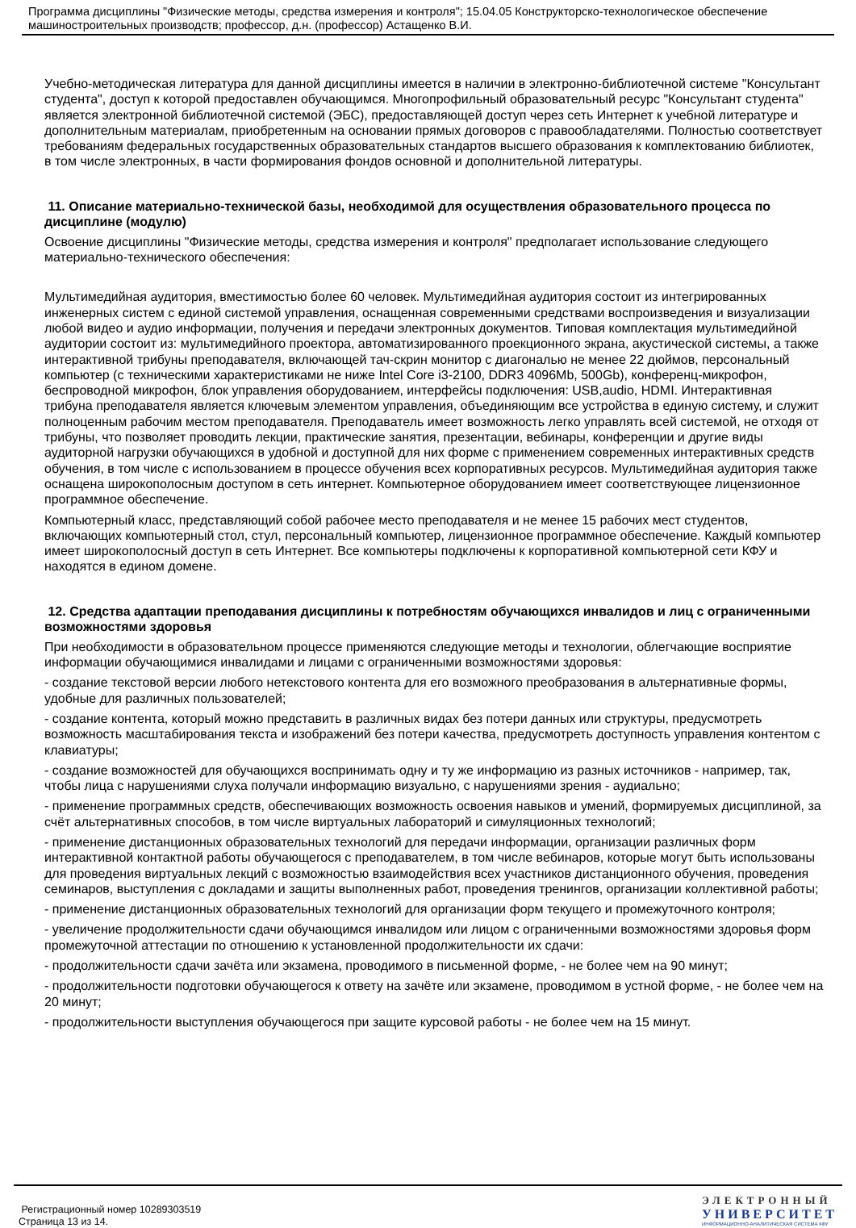Программа дисциплины "Физические методы, средства измерения и контроля"; 15.04.05 Конструкторско-технологическое обеспечение машиностроительных производств; профессор, д.н. (профессор) Астащенко В.И.
Учебно-методическая литература для данной дисциплины имеется в наличии в электронно-библиотечной системе "Консультант студента", доступ к которой предоставлен обучающимся. Многопрофильный образовательный ресурс "Консультант студента" является электронной библиотечной системой (ЭБС), предоставляющей доступ через сеть Интернет к учебной литературе и дополнительным материалам, приобретенным на основании прямых договоров с правообладателями. Полностью соответствует требованиям федеральных государственных образовательных стандартов высшего образования к комплектованию библиотек, в том числе электронных, в части формирования фондов основной и дополнительной литературы.
11. Описание материально-технической базы, необходимой для осуществления образовательного процесса по дисциплине (модулю)
Освоение дисциплины "Физические методы, средства измерения и контроля" предполагает использование следующего материально-технического обеспечения:
Мультимедийная аудитория, вместимостью более 60 человек. Мультимедийная аудитория состоит из интегрированных инженерных систем с единой системой управления, оснащенная современными средствами воспроизведения и визуализации любой видео и аудио информации, получения и передачи электронных документов. Типовая комплектация мультимедийной аудитории состоит из: мультимедийного проектора, автоматизированного проекционного экрана, акустической системы, а также интерактивной трибуны преподавателя, включающей тач-скрин монитор с диагональю не менее 22 дюймов, персональный компьютер (с техническими характеристиками не ниже Intel Core i3-2100, DDR3 4096Mb, 500Gb), конференц-микрофон, беспроводной микрофон, блок управления оборудованием, интерфейсы подключения: USB,audio, HDMI. Интерактивная трибуна преподавателя является ключевым элементом управления, объединяющим все устройства в единую систему, и служит полноценным рабочим местом преподавателя. Преподаватель имеет возможность легко управлять всей системой, не отходя от трибуны, что позволяет проводить лекции, практические занятия, презентации, вебинары, конференции и другие виды аудиторной нагрузки обучающихся в удобной и доступной для них форме с применением современных интерактивных средств обучения, в том числе с использованием в процессе обучения всех корпоративных ресурсов. Мультимедийная аудитория также оснащена широкополосным доступом в сеть интернет. Компьютерное оборудованием имеет соответствующее лицензионное программное обеспечение.
Компьютерный класс, представляющий собой рабочее место преподавателя и не менее 15 рабочих мест студентов, включающих компьютерный стол, стул, персональный компьютер, лицензионное программное обеспечение. Каждый компьютер имеет широкополосный доступ в сеть Интернет. Все компьютеры подключены к корпоративной компьютерной сети КФУ и находятся в едином домене.
12. Средства адаптации преподавания дисциплины к потребностям обучающихся инвалидов и лиц с ограниченными возможностями здоровья
При необходимости в образовательном процессе применяются следующие методы и технологии, облегчающие восприятие информации обучающимися инвалидами и лицами с ограниченными возможностями здоровья:
- создание текстовой версии любого нетекстового контента для его возможного преобразования в альтернативные формы, удобные для различных пользователей;
- создание контента, который можно представить в различных видах без потери данных или структуры, предусмотреть возможность масштабирования текста и изображений без потери качества, предусмотреть доступность управления контентом с клавиатуры;
- создание возможностей для обучающихся воспринимать одну и ту же информацию из разных источников - например, так, чтобы лица с нарушениями слуха получали информацию визуально, с нарушениями зрения - аудиально;
- применение программных средств, обеспечивающих возможность освоения навыков и умений, формируемых дисциплиной, за счёт альтернативных способов, в том числе виртуальных лабораторий и симуляционных технологий;
- применение дистанционных образовательных технологий для передачи информации, организации различных форм интерактивной контактной работы обучающегося с преподавателем, в том числе вебинаров, которые могут быть использованы для проведения виртуальных лекций с возможностью взаимодействия всех участников дистанционного обучения, проведения семинаров, выступления с докладами и защиты выполненных работ, проведения тренингов, организации коллективной работы;
- применение дистанционных образовательных технологий для организации форм текущего и промежуточного контроля;
- увеличение продолжительности сдачи обучающимся инвалидом или лицом с ограниченными возможностями здоровья форм промежуточной аттестации по отношению к установленной продолжительности их сдачи:
- продолжительности сдачи зачёта или экзамена, проводимого в письменной форме, - не более чем на 90 минут;
- продолжительности подготовки обучающегося к ответу на зачёте или экзамене, проводимом в устной форме, - не более чем на 20 минут;
- продолжительности выступления обучающегося при защите курсовой работы - не более чем на 15 минут.
Регистрационный номер 10289303519
Страница 13 из 14.
ЭЛЕКТРОННЫЙ
УНИВЕРСИТЕТ
ИНФОРМАЦИОННО-АНАЛИТИЧЕСКАЯ СИСТЕМА КФУ